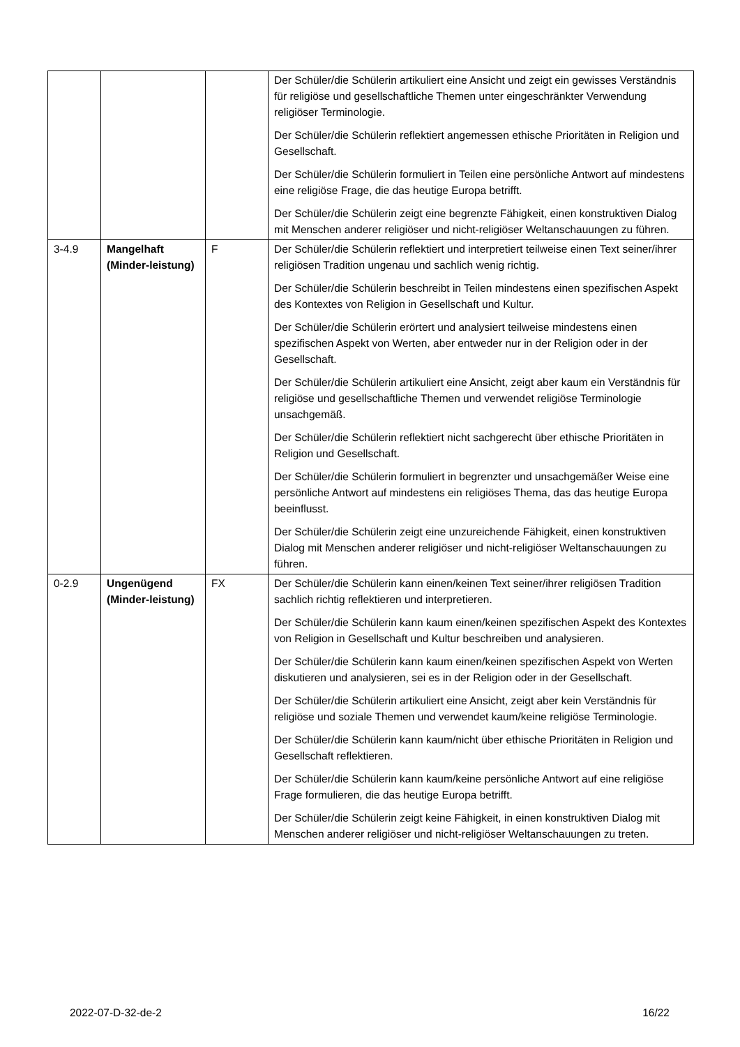| | | | Der Schüler/die Schülerin artikuliert eine Ansicht und zeigt ein gewisses Verständnis für religiöse und gesellschaftliche Themen unter eingeschränkter Verwendung religiöser Terminologie. Der Schüler/die Schülerin reflektiert angemessen ethische Prioritäten in Religion und Gesellschaft. Der Schüler/die Schülerin formuliert in Teilen eine persönliche Antwort auf mindestens eine religiöse Frage, die das heutige Europa betrifft. Der Schüler/die Schülerin zeigt eine begrenzte Fähigkeit, einen konstruktiven Dialog mit Menschen anderer religiöser und nicht-religiöser Weltanschauungen zu führen. |
| 3-4.9 | Mangelhaft (Minder-leistung) | F | Der Schüler/die Schülerin reflektiert und interpretiert teilweise einen Text seiner/ihrer religiösen Tradition ungenau und sachlich wenig richtig. Der Schüler/die Schülerin beschreibt in Teilen mindestens einen spezifischen Aspekt des Kontextes von Religion in Gesellschaft und Kultur. Der Schüler/die Schülerin erörtert und analysiert teilweise mindestens einen spezifischen Aspekt von Werten, aber entweder nur in der Religion oder in der Gesellschaft. Der Schüler/die Schülerin artikuliert eine Ansicht, zeigt aber kaum ein Verständnis für religiöse und gesellschaftliche Themen und verwendet religiöse Terminologie unsachgemäß. Der Schüler/die Schülerin reflektiert nicht sachgerecht über ethische Prioritäten in Religion und Gesellschaft. Der Schüler/die Schülerin formuliert in begrenzter und unsachgemäßer Weise eine persönliche Antwort auf mindestens ein religiöses Thema, das das heutige Europa beeinflusst. Der Schüler/die Schülerin zeigt eine unzureichende Fähigkeit, einen konstruktiven Dialog mit Menschen anderer religiöser und nicht-religiöser Weltanschauungen zu führen. |
| 0-2.9 | Ungenügend (Minder-leistung) | FX | Der Schüler/die Schülerin kann einen/keinen Text seiner/ihrer religiösen Tradition sachlich richtig reflektieren und interpretieren. Der Schüler/die Schülerin kann kaum einen/keinen spezifischen Aspekt des Kontextes von Religion in Gesellschaft und Kultur beschreiben und analysieren. Der Schüler/die Schülerin kann kaum einen/keinen spezifischen Aspekt von Werten diskutieren und analysieren, sei es in der Religion oder in der Gesellschaft. Der Schüler/die Schülerin artikuliert eine Ansicht, zeigt aber kein Verständnis für religiöse und soziale Themen und verwendet kaum/keine religiöse Terminologie. Der Schüler/die Schülerin kann kaum/nicht über ethische Prioritäten in Religion und Gesellschaft reflektieren. Der Schüler/die Schülerin kann kaum/keine persönliche Antwort auf eine religiöse Frage formulieren, die das heutige Europa betrifft. Der Schüler/die Schülerin zeigt keine Fähigkeit, in einen konstruktiven Dialog mit Menschen anderer religiöser und nicht-religiöser Weltanschauungen zu treten. |
2022-07-D-32-de-2 16/22